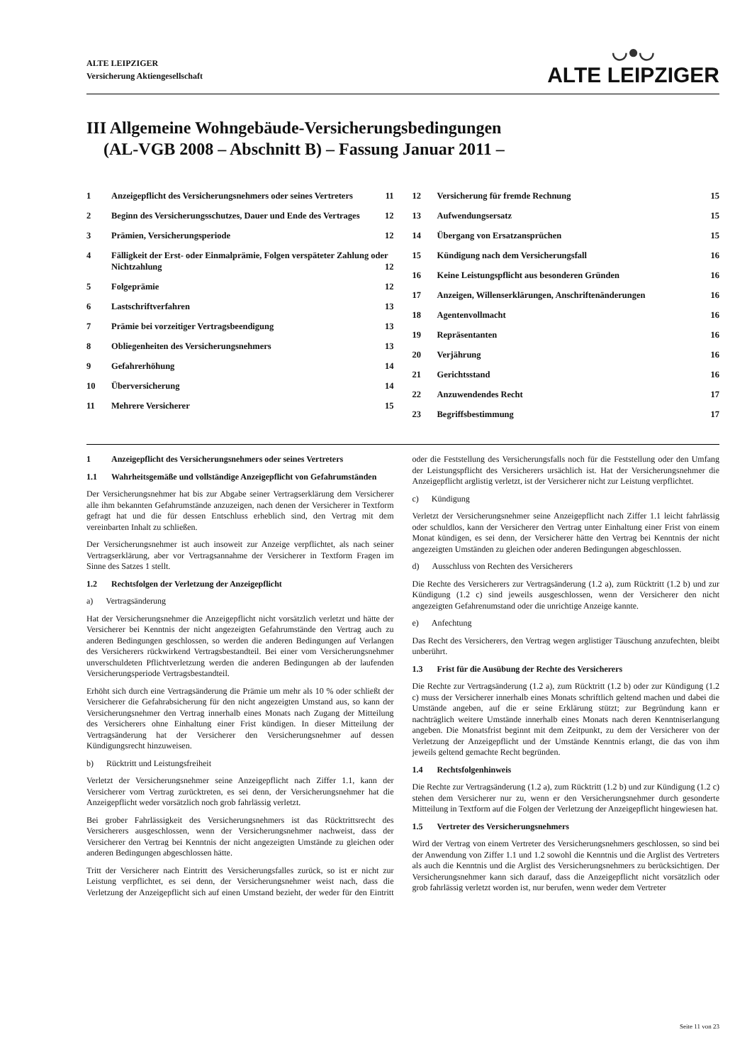ALTE LEIPZIGER
Versicherung Aktiengesellschaft
◡●◡
ALTE LEIPZIGER
III Allgemeine Wohngebäude-Versicherungsbedingungen
(AL-VGB 2008 – Abschnitt B) – Fassung Januar 2011 –
1 Anzeigepflicht des Versicherungsnehmers oder seines Vertreters 11
2 Beginn des Versicherungsschutzes, Dauer und Ende des Vertrages 12
3 Prämien, Versicherungsperiode 12
4 Fälligkeit der Erst- oder Einmalprämie, Folgen verspäteter Zahlung oder Nichtzahlung 12
5 Folgeprämie 12
6 Lastschriftverfahren 13
7 Prämie bei vorzeitiger Vertragsbeendigung 13
8 Obliegenheiten des Versicherungsnehmers 13
9 Gefahrerhöhung 14
10 Überversicherung 14
11 Mehrere Versicherer 15
12 Versicherung für fremde Rechnung 15
13 Aufwendungsersatz 15
14 Übergang von Ersatzansprüchen 15
15 Kündigung nach dem Versicherungsfall 16
16 Keine Leistungspflicht aus besonderen Gründen 16
17 Anzeigen, Willenserklärungen, Anschriftenänderungen 16
18 Agentenvollmacht 16
19 Repräsentanten 16
20 Verjährung 16
21 Gerichtsstand 16
22 Anzuwendendes Recht 17
23 Begriffsbestimmung 17
1 Anzeigepflicht des Versicherungsnehmers oder seines Vertreters
1.1 Wahrheitsgemäße und vollständige Anzeigepflicht von Gefahrumständen
Der Versicherungsnehmer hat bis zur Abgabe seiner Vertragserklärung dem Versicherer alle ihm bekannten Gefahrumstände anzuzeigen, nach denen der Versicherer in Textform gefragt hat und die für dessen Entschluss erheblich sind, den Vertrag mit dem vereinbarten Inhalt zu schließen.
Der Versicherungsnehmer ist auch insoweit zur Anzeige verpflichtet, als nach seiner Vertragserklärung, aber vor Vertragsannahme der Versicherer in Textform Fragen im Sinne des Satzes 1 stellt.
1.2 Rechtsfolgen der Verletzung der Anzeigepflicht
a) Vertragsänderung
Hat der Versicherungsnehmer die Anzeigepflicht nicht vorsätzlich verletzt und hätte der Versicherer bei Kenntnis der nicht angezeigten Gefahrumstände den Vertrag auch zu anderen Bedingungen geschlossen, so werden die anderen Bedingungen auf Verlangen des Versicherers rückwirkend Vertragsbestandteil. Bei einer vom Versicherungsnehmer unverschuldeten Pflichtverletzung werden die anderen Bedingungen ab der laufenden Versicherungsperiode Vertragsbestandteil.
Erhöht sich durch eine Vertragsänderung die Prämie um mehr als 10 % oder schließt der Versicherer die Gefahrabsicherung für den nicht angezeigten Umstand aus, so kann der Versicherungsnehmer den Vertrag innerhalb eines Monats nach Zugang der Mitteilung des Versicherers ohne Einhaltung einer Frist kündigen. In dieser Mitteilung der Vertragsänderung hat der Versicherer den Versicherungsnehmer auf dessen Kündigungsrecht hinzuweisen.
b) Rücktritt und Leistungsfreiheit
Verletzt der Versicherungsnehmer seine Anzeigepflicht nach Ziffer 1.1, kann der Versicherer vom Vertrag zurücktreten, es sei denn, der Versicherungsnehmer hat die Anzeigepflicht weder vorsätzlich noch grob fahrlässig verletzt.
Bei grober Fahrlässigkeit des Versicherungsnehmers ist das Rücktrittsrecht des Versicherers ausgeschlossen, wenn der Versicherungsnehmer nachweist, dass der Versicherer den Vertrag bei Kenntnis der nicht angezeigten Umstände zu gleichen oder anderen Bedingungen abgeschlossen hätte.
Tritt der Versicherer nach Eintritt des Versicherungsfalles zurück, so ist er nicht zur Leistung verpflichtet, es sei denn, der Versicherungsnehmer weist nach, dass die Verletzung der Anzeigepflicht sich auf einen Umstand bezieht, der weder für den Eintritt oder die Feststellung des Versicherungsfalls noch für die Feststellung oder den Umfang der Leistungspflicht des Versicherers ursächlich ist. Hat der Versicherungsnehmer die Anzeigepflicht arglistig verletzt, ist der Versicherer nicht zur Leistung verpflichtet.
c) Kündigung
Verletzt der Versicherungsnehmer seine Anzeigepflicht nach Ziffer 1.1 leicht fahrlässig oder schuldlos, kann der Versicherer den Vertrag unter Einhaltung einer Frist von einem Monat kündigen, es sei denn, der Versicherer hätte den Vertrag bei Kenntnis der nicht angezeigten Umständen zu gleichen oder anderen Bedingungen abgeschlossen.
d) Ausschluss von Rechten des Versicherers
Die Rechte des Versicherers zur Vertragsänderung (1.2 a), zum Rücktritt (1.2 b) und zur Kündigung (1.2 c) sind jeweils ausgeschlossen, wenn der Versicherer den nicht angezeigten Gefahrenumstand oder die unrichtige Anzeige kannte.
e) Anfechtung
Das Recht des Versicherers, den Vertrag wegen arglistiger Täuschung anzufechten, bleibt unberührt.
1.3 Frist für die Ausübung der Rechte des Versicherers
Die Rechte zur Vertragsänderung (1.2 a), zum Rücktritt (1.2 b) oder zur Kündigung (1.2 c) muss der Versicherer innerhalb eines Monats schriftlich geltend machen und dabei die Umstände angeben, auf die er seine Erklärung stützt; zur Begründung kann er nachträglich weitere Umstände innerhalb eines Monats nach deren Kenntniserlangung angeben. Die Monatsfrist beginnt mit dem Zeitpunkt, zu dem der Versicherer von der Verletzung der Anzeigepflicht und der Umstände Kenntnis erlangt, die das von ihm jeweils geltend gemachte Recht begründen.
1.4 Rechtsfolgenhinweis
Die Rechte zur Vertragsänderung (1.2 a), zum Rücktritt (1.2 b) und zur Kündigung (1.2 c) stehen dem Versicherer nur zu, wenn er den Versicherungsnehmer durch gesonderte Mitteilung in Textform auf die Folgen der Verletzung der Anzeigepflicht hingewiesen hat.
1.5 Vertreter des Versicherungsnehmers
Wird der Vertrag von einem Vertreter des Versicherungsnehmers geschlossen, so sind bei der Anwendung von Ziffer 1.1 und 1.2 sowohl die Kenntnis und die Arglist des Vertreters als auch die Kenntnis und die Arglist des Versicherungsnehmers zu berücksichtigen. Der Versicherungsnehmer kann sich darauf, dass die Anzeigepflicht nicht vorsätzlich oder grob fahrlässig verletzt worden ist, nur berufen, wenn weder dem Vertreter
Seite 11 von 23